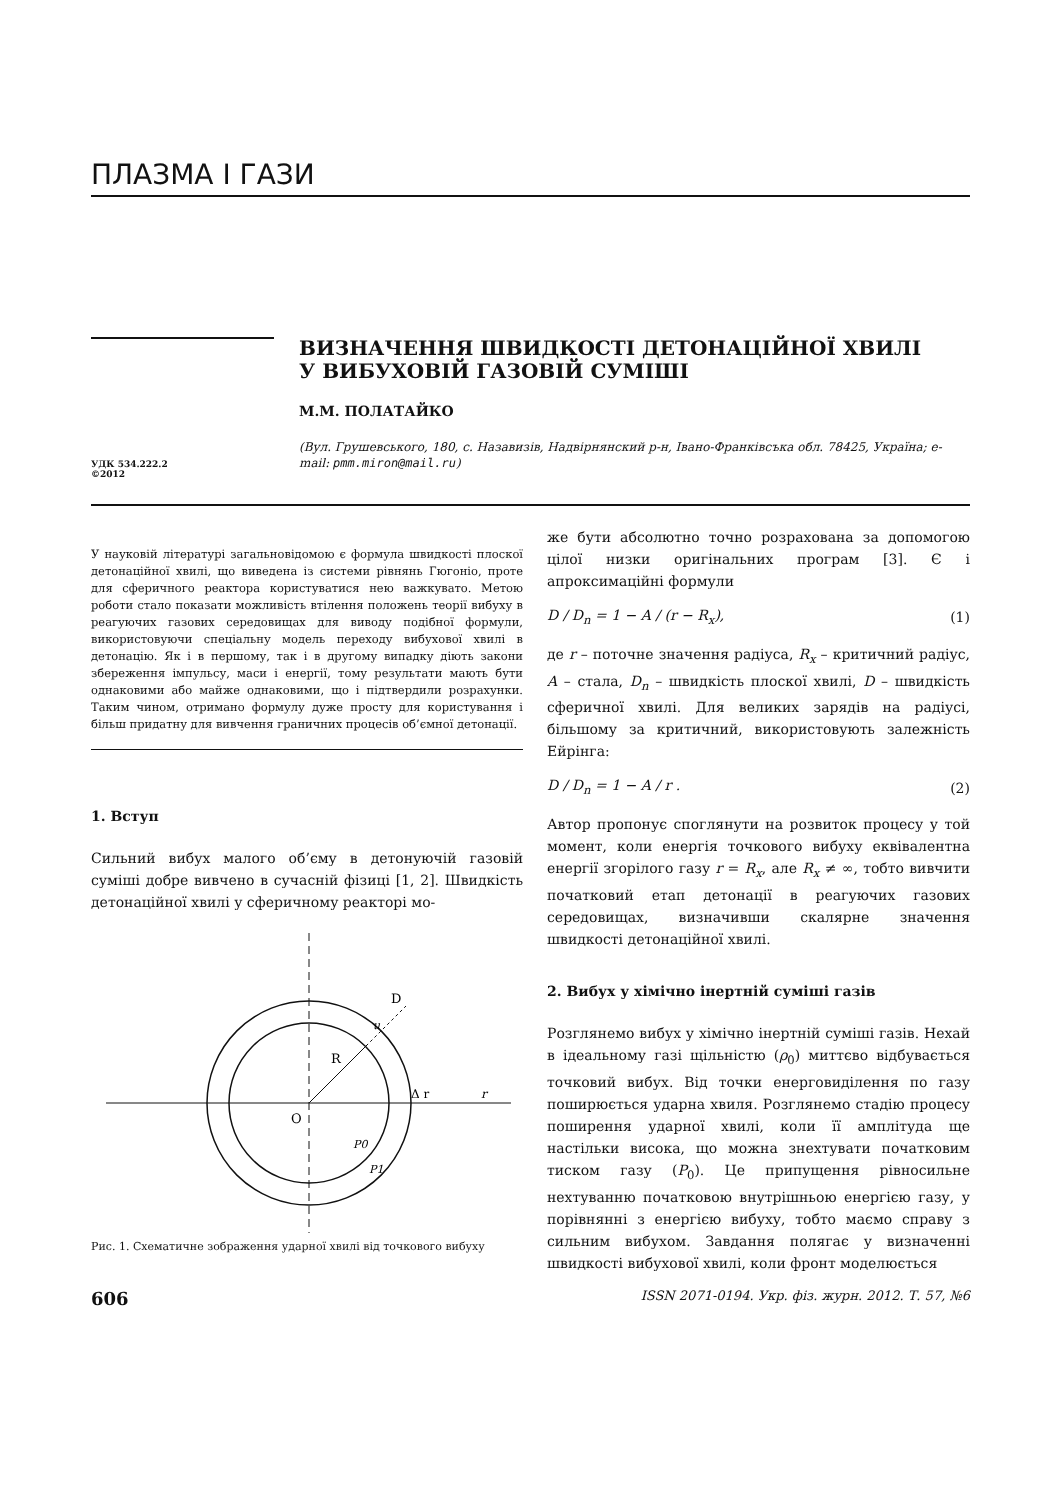ПЛАЗМА І ГАЗИ
УДК 534.222.2
©2012
ВИЗНАЧЕННЯ ШВИДКОСТІ ДЕТОНАЦІЙНОЇ ХВИЛІ
У ВИБУХОВІЙ ГАЗОВІЙ СУМІШІ
М.М. ПОЛАТАЙКО
(Вул. Грушевського, 180, с. Назавизів, Надвірнянский р-н, Івано-Франківсъка обл. 78425, Україна; e-mail: pmm.miron@mail.ru)
У науковій літературі загальновідомою є формула швидкості плоскої детонаційної хвилі, що виведена із системи рівнянь Гюгоніо, проте для сферичного реактора користуватися нею важкувато. Метою роботи стало показати можливість втілення положень теорії вибуху в реагуючих газових середовищах для виводу подібної формули, використовуючи спеціальну модель переходу вибухової хвилі в детонацію. Як і в першому, так і в другому випадку діють закони збереження імпульсу, маси і енергії, тому результати мають бути однаковими або майже однаковими, що і підтвердили розрахунки. Таким чином, отримано формулу дуже просту для користування і більш придатну для вивчення граничних процесів об’ємної детонації.
1. Вступ
Сильний вибух малого об’єму в детонуючій газовій суміші добре вивчено в сучасній фізиці [1, 2]. Швидкість детонаційної хвилі у сферичному реакторі мо-
D
u
R
O
Δ r
r
P0
P1
Рис. 1. Схематичне зображення ударної хвилі від точкового вибуху
же бути абсолютно точно розрахована за допомогою цілої низки оригінальних програм [3]. Є і апроксимаційні формули
D / D<sub>n</sub> = 1 − A / (r − R<sub>x</sub>), (1)
де r – поточне значення радіуса, R<sub>x</sub> – критичний радіус, A – стала, D<sub>n</sub> – швидкість плоскої хвилі, D – швидкість сферичної хвилі. Для великих зарядів на радіусі, більшому за критичний, використовують залежність Ейрінга:
D / D<sub>n</sub> = 1 − A / r . (2)
Автор пропонує споглянути на розвиток процесу у той момент, коли енергія точкового вибуху еквівалентна енергії згорілого газу r = R<sub>x</sub>, але R<sub>x</sub> ≠ ∞, тобто вивчити початковий етап детонації в реагуючих газових середовищах, визначивши скалярне значення швидкості детонаційної хвилі.
2. Вибух у хімічно інертній суміші газів
Розглянемо вибух у хімічно інертній суміші газів. Нехай в ідеальному газі щільністю (ρ<sub>0</sub>) миттєво відбувається точковий вибух. Від точки енерговиділення по газу поширюється ударна хвиля. Розглянемо стадію процесу поширення ударної хвилі, коли її амплітуда ще настільки висока, що можна знехтувати початковим тиском газу (P<sub>0</sub>). Це припущення рівносильне нехтуванню початковою внутрішньою енергією газу, у порівнянні з енергією вибуху, тобто маємо справу з сильним вибухом. Завдання полягає у визначенні швидкості вибухової хвилі, коли фронт моделюється
606 ISSN 2071-0194. Укр. фіз. журн. 2012. Т. 57, №6